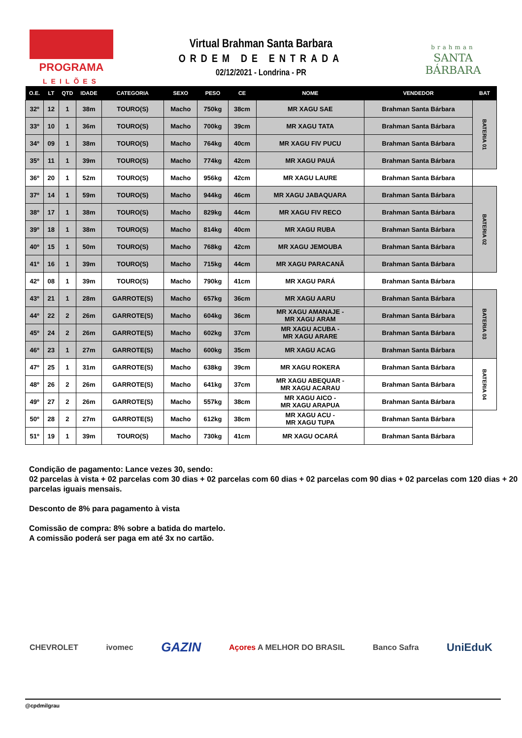PROGRAMA
LEILÕES
Virtual Brahman Santa Barbara
ORDEM DE ENTRADA
02/12/2021 - Londrina - PR
brahman
SANTA BÁRBARA
| O.E. | LT | QTD | IDADE | CATEGORIA | SEXO | PESO | CE | NOME | VENDEDOR | BAT |
| --- | --- | --- | --- | --- | --- | --- | --- | --- | --- | --- |
| 32º | 12 | 1 | 38m | TOURO(S) | Macho | 750kg | 38cm | MR XAGU SAE | Brahman Santa Bárbara | BATERIA 01 |
| 33º | 10 | 1 | 36m | TOURO(S) | Macho | 700kg | 39cm | MR XAGU TATA | Brahman Santa Bárbara | |
| 34º | 09 | 1 | 38m | TOURO(S) | Macho | 764kg | 40cm | MR XAGU FIV PUCU | Brahman Santa Bárbara | |
| 35º | 11 | 1 | 39m | TOURO(S) | Macho | 774kg | 42cm | MR XAGU PAUÁ | Brahman Santa Bárbara | |
| 36º | 20 | 1 | 52m | TOURO(S) | Macho | 956kg | 42cm | MR XAGU LAURE | Brahman Santa Bárbara | |
| 37º | 14 | 1 | 59m | TOURO(S) | Macho | 944kg | 46cm | MR XAGU JABAQUARA | Brahman Santa Bárbara | BATERIA 02 |
| 38º | 17 | 1 | 38m | TOURO(S) | Macho | 829kg | 44cm | MR XAGU FIV RECO | Brahman Santa Bárbara | |
| 39º | 18 | 1 | 38m | TOURO(S) | Macho | 814kg | 40cm | MR XAGU RUBA | Brahman Santa Bárbara | |
| 40º | 15 | 1 | 50m | TOURO(S) | Macho | 768kg | 42cm | MR XAGU JEMOUBA | Brahman Santa Bárbara | |
| 41º | 16 | 1 | 39m | TOURO(S) | Macho | 715kg | 44cm | MR XAGU PARACANÃ | Brahman Santa Bárbara | |
| 42º | 08 | 1 | 39m | TOURO(S) | Macho | 790kg | 41cm | MR XAGU PARÁ | Brahman Santa Bárbara | |
| 43º | 21 | 1 | 28m | GARROTE(S) | Macho | 657kg | 36cm | MR XAGU AARU | Brahman Santa Bárbara | BATERIA 03 |
| 44º | 22 | 2 | 26m | GARROTE(S) | Macho | 604kg | 36cm | MR XAGU AMANAJE - MR XAGU ARAM | Brahman Santa Bárbara | |
| 45º | 24 | 2 | 26m | GARROTE(S) | Macho | 602kg | 37cm | MR XAGU ACUBA - MR XAGU ARARE | Brahman Santa Bárbara | |
| 46º | 23 | 1 | 27m | GARROTE(S) | Macho | 600kg | 35cm | MR XAGU ACAG | Brahman Santa Bárbara | |
| 47º | 25 | 1 | 31m | GARROTE(S) | Macho | 638kg | 39cm | MR XAGU ROKERA | Brahman Santa Bárbara | BATERIA 04 |
| 48º | 26 | 2 | 26m | GARROTE(S) | Macho | 641kg | 37cm | MR XAGU ABEQUAR - MR XAGU ACARAU | Brahman Santa Bárbara | |
| 49º | 27 | 2 | 26m | GARROTE(S) | Macho | 557kg | 38cm | MR XAGU AICO - MR XAGU ARAPUA | Brahman Santa Bárbara | |
| 50º | 28 | 2 | 27m | GARROTE(S) | Macho | 612kg | 38cm | MR XAGU ACU - MR XAGU TUPA | Brahman Santa Bárbara | |
| 51º | 19 | 1 | 39m | TOURO(S) | Macho | 730kg | 41cm | MR XAGU OCARÁ | Brahman Santa Bárbara | |
Condição de pagamento: Lance vezes 30, sendo:
02 parcelas à vista + 02 parcelas com 30 dias + 02 parcelas com 60 dias + 02 parcelas com 90 dias + 02 parcelas com 120 dias + 20 parcelas iguais mensais.
Desconto de 8% para pagamento à vista
Comissão de compra: 8% sobre a batida do martelo.
A comissão poderá ser paga em até 3x no cartão.
CHEVROLET ivomec GAZIN Açores A MELHOR DO BRASIL Banco Safra UniEduK
@cpdmilgrau